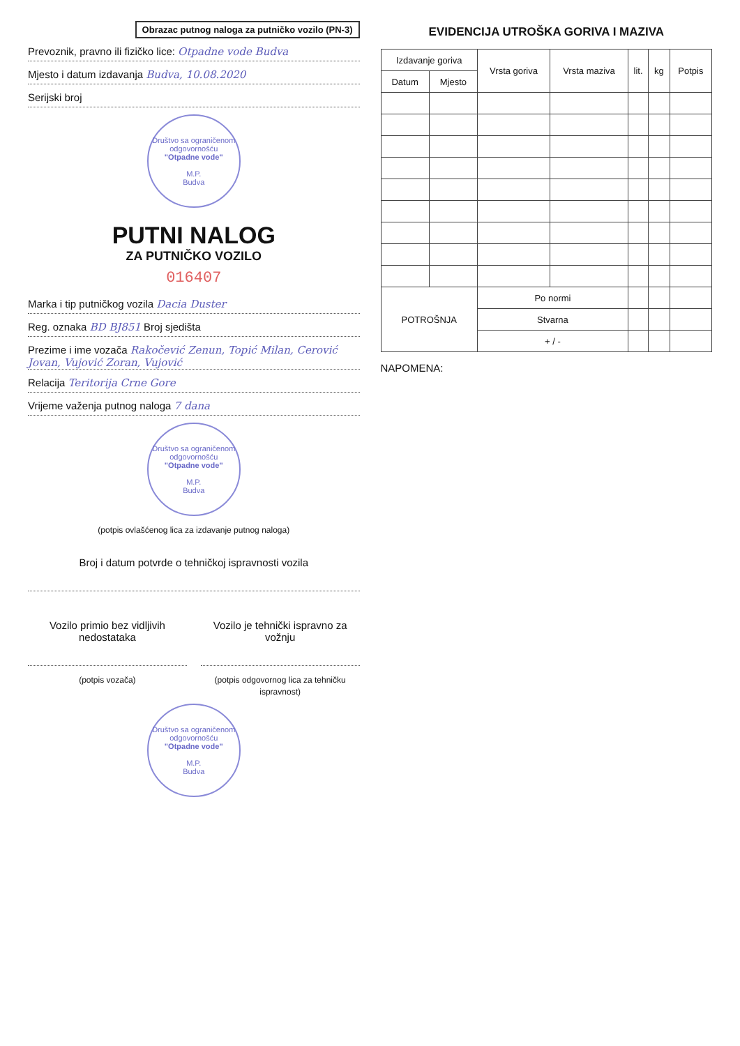Obrazac putnog naloga za putničko vozilo (PN-3)
Prevoznik, pravno ili fizičko lice: Otpadne vode Budva
Mjesto i datum izdavanja Budva, 10.08.2020
Serijski broj
Društvo sa ograničenom odgovornošću
"Otpadne vode"
M.P.
Budva
PUTNI NALOG
ZA PUTNIČKO VOZILO
016407
Marka i tip putničkog vozila Dacia Duster
Reg. oznaka BD BJ851 Broj sjedišta
Prezime i ime vozača Rakočević Zenun, Topić Milan, Cerović Jovan, Vujović Zoran, Vujović
Relacija Teritorija Crne Gore
Vrijeme važenja putnog naloga 7 dana
Društvo sa ograničenom odgovornošću
"Otpadne vode"
M.P.
Budva
(potpis ovlašćenog lica za izdavanje putnog naloga)
Broj i datum potvrde o tehničkoj ispravnosti vozila
Vozilo primio bez vidljivih nedostataka
(potpis vozača)
Vozilo je tehnički ispravno za vožnju
(potpis odgovornog lica za tehničku ispravnost)
Društvo sa ograničenom odgovornošću
"Otpadne vode"
M.P.
Budva
EVIDENCIJA UTROŠKA GORIVA I MAZIVA
| Izdavanje goriva | | Vrsta goriva | Vrsta maziva | lit. | kg | Potpis |
| --- | --- | --- | --- | --- | --- | --- |
| Datum | Mjesto | | | | | |
| POTROŠNJA | | Po normi | | | | |
| | | Stvarna | | | | |
| | | + / - | | | | |
NAPOMENA: